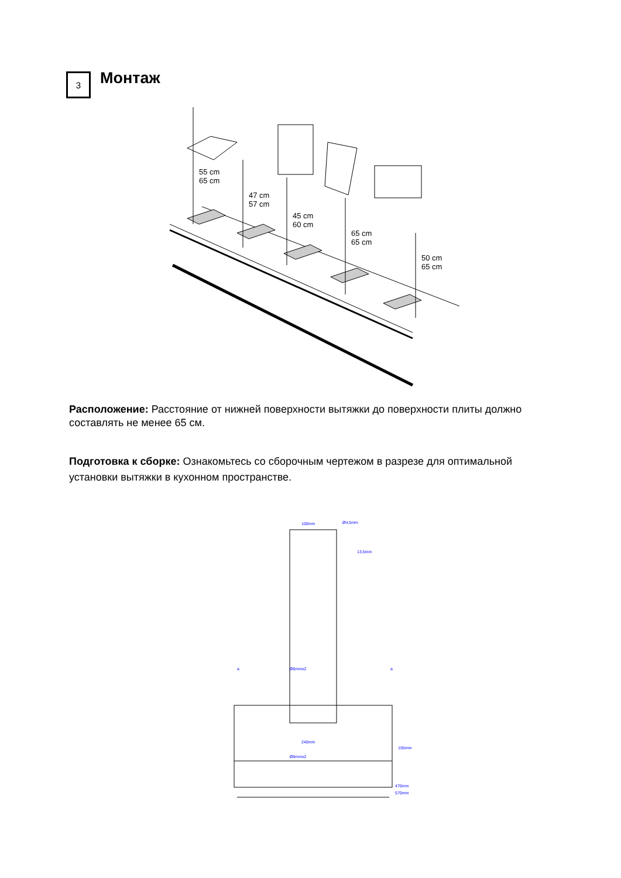3
Монтаж
55 cm
65 cm
47 cm
57 cm
45 cm
60 cm
65 cm
65 cm
50 cm
65 cm
Расположение: Расстояние от нижней поверхности вытяжки до поверхности плиты должно составлять не менее 65 см.
Подготовка к сборке: Ознакомьтесь со сборочным чертежом в разрезе для оптимальной установки вытяжки в кухонном пространстве.
100mm
Ø4,5mm
13,5mm
a
a
Ø6mmx2
240mm
Ø6mmx2
155mm
470mm
570mm